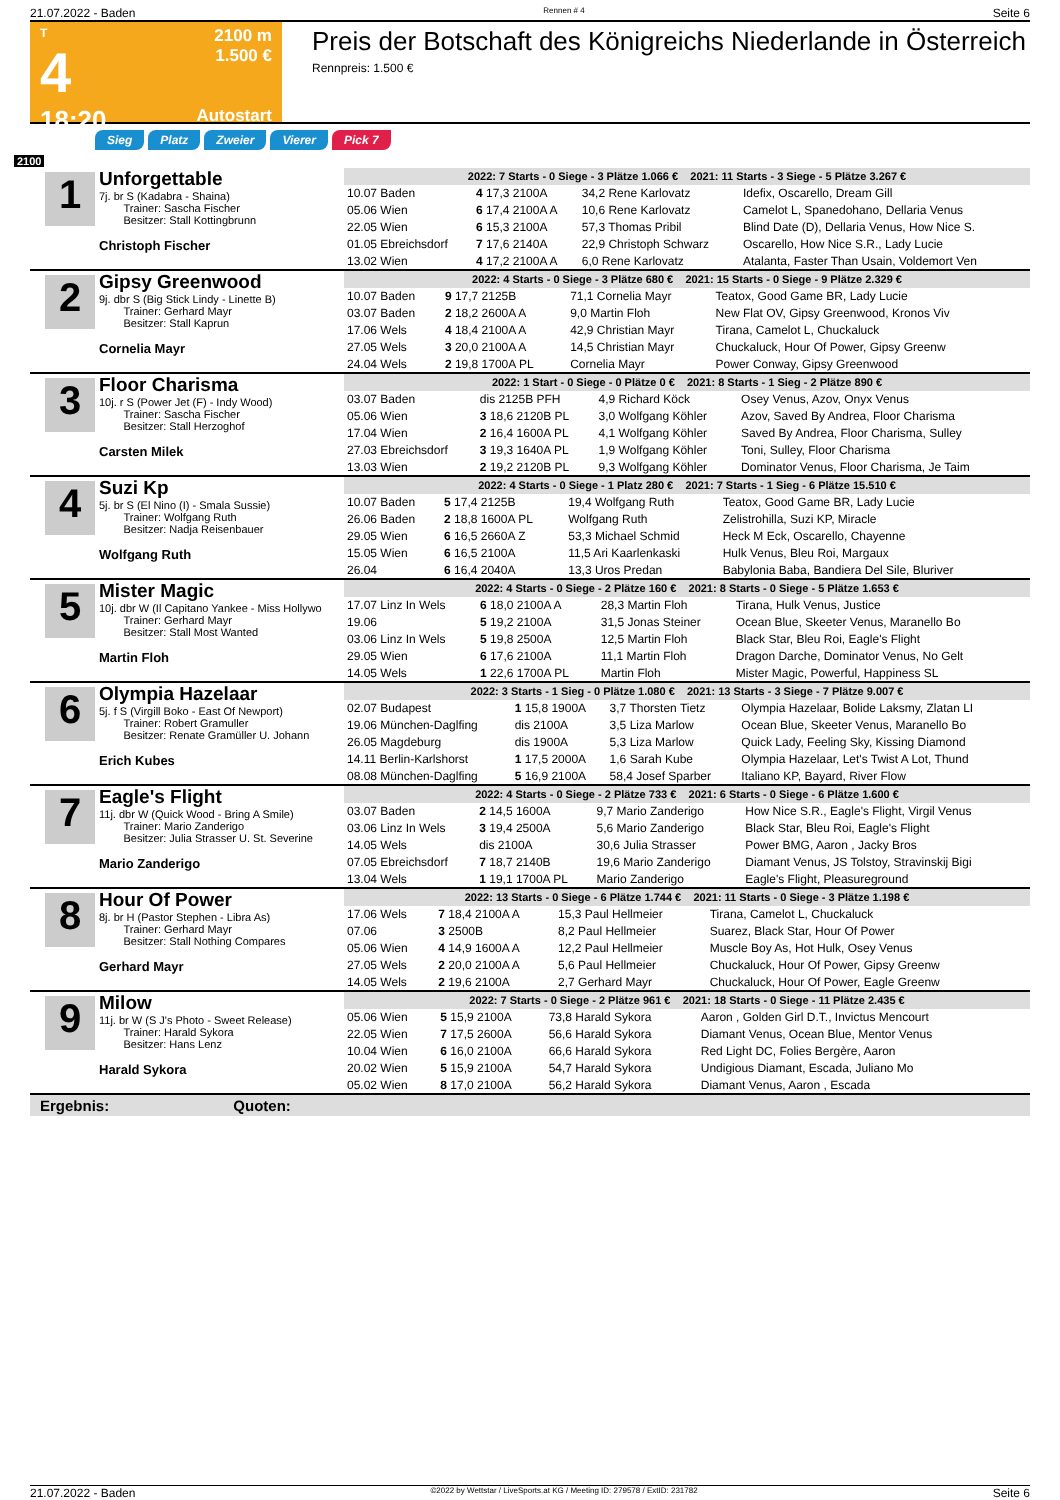21.07.2022 - Baden Rennen # 4 Seite 6
T
4
18:20
2100 m
1.500 €
Autostart
Preis der Botschaft des Königreichs Niederlande in Österreich
Rennpreis: 1.500 €
Sieg Platz Zweier Vierer Pick 7
2100
1
Unforgettable
7j. br S (Kadabra - Shaina)
Trainer: Sascha Fischer
Besitzer: Stall Kottingbrunn
Christoph Fischer
| 2022: 7 Starts - 0 Siege - 3 Plätze 1.066 € 2021: 11 Starts - 3 Siege - 5 Plätze 3.267 € | | | |
| 10.07 Baden | 4 17,3 2100A | 34,2 Rene Karlovatz | Idefix, Oscarello, Dream Gill |
| 05.06 Wien | 6 17,4 2100A A | 10,6 Rene Karlovatz | Camelot L, Spanedohano, Dellaria Venus |
| 22.05 Wien | 6 15,3 2100A | 57,3 Thomas Pribil | Blind Date (D), Dellaria Venus, How Nice S. |
| 01.05 Ebreichsdorf | 7 17,6 2140A | 22,9 Christoph Schwarz | Oscarello, How Nice S.R., Lady Lucie |
| 13.02 Wien | 4 17,2 2100A A | 6,0 Rene Karlovatz | Atalanta, Faster Than Usain, Voldemort Ven |
2
Gipsy Greenwood
9j. dbr S (Big Stick Lindy - Linette B)
Trainer: Gerhard Mayr
Besitzer: Stall Kaprun
Cornelia Mayr
| 2022: 4 Starts - 0 Siege - 3 Plätze 680 € 2021: 15 Starts - 0 Siege - 9 Plätze 2.329 € | | | |
| 10.07 Baden | 9 17,7 2125B | 71,1 Cornelia Mayr | Teatox, Good Game BR, Lady Lucie |
| 03.07 Baden | 2 18,2 2600A A | 9,0 Martin Floh | New Flat OV, Gipsy Greenwood, Kronos Viv |
| 17.06 Wels | 4 18,4 2100A A | 42,9 Christian Mayr | Tirana, Camelot L, Chuckaluck |
| 27.05 Wels | 3 20,0 2100A A | 14,5 Christian Mayr | Chuckaluck, Hour Of Power, Gipsy Greenw |
| 24.04 Wels | 2 19,8 1700A PL | Cornelia Mayr | Power Conway, Gipsy Greenwood |
3
Floor Charisma
10j. r S (Power Jet (F) - Indy Wood)
Trainer: Sascha Fischer
Besitzer: Stall Herzoghof
Carsten Milek
| 2022: 1 Start - 0 Siege - 0 Plätze 0 € 2021: 8 Starts - 1 Sieg - 2 Plätze 890 € | | | |
| 03.07 Baden | dis 2125B PFH | 4,9 Richard Köck | Osey Venus, Azov, Onyx Venus |
| 05.06 Wien | 3 18,6 2120B PL | 3,0 Wolfgang Köhler | Azov, Saved By Andrea, Floor Charisma |
| 17.04 Wien | 2 16,4 1600A PL | 4,1 Wolfgang Köhler | Saved By Andrea, Floor Charisma, Sulley |
| 27.03 Ebreichsdorf | 3 19,3 1640A PL | 1,9 Wolfgang Köhler | Toni, Sulley, Floor Charisma |
| 13.03 Wien | 2 19,2 2120B PL | 9,3 Wolfgang Köhler | Dominator Venus, Floor Charisma, Je Taim |
4
Suzi Kp
5j. br S (El Nino (I) - Smala Sussie)
Trainer: Wolfgang Ruth
Besitzer: Nadja Reisenbauer
Wolfgang Ruth
| 2022: 4 Starts - 0 Siege - 1 Platz 280 € 2021: 7 Starts - 1 Sieg - 6 Plätze 15.510 € | | | |
| 10.07 Baden | 5 17,4 2125B | 19,4 Wolfgang Ruth | Teatox, Good Game BR, Lady Lucie |
| 26.06 Baden | 2 18,8 1600A PL | Wolfgang Ruth | Zelistrohilla, Suzi KP, Miracle |
| 29.05 Wien | 6 16,5 2660A Z | 53,3 Michael Schmid | Heck M Eck, Oscarello, Chayenne |
| 15.05 Wien | 6 16,5 2100A | 11,5 Ari Kaarlenkaski | Hulk Venus, Bleu Roi, Margaux |
| 26.04 | 6 16,4 2040A | 13,3 Uros Predan | Babylonia Baba, Bandiera Del Sile, Bluriver |
5
Mister Magic
10j. dbr W (Il Capitano Yankee - Miss Hollywo
Trainer: Gerhard Mayr
Besitzer: Stall Most Wanted
Martin Floh
| 2022: 4 Starts - 0 Siege - 2 Plätze 160 € 2021: 8 Starts - 0 Siege - 5 Plätze 1.653 € | | | |
| 17.07 Linz In Wels | 6 18,0 2100A A | 28,3 Martin Floh | Tirana, Hulk Venus, Justice |
| 19.06 | 5 19,2 2100A | 31,5 Jonas Steiner | Ocean Blue, Skeeter Venus, Maranello Bo |
| 03.06 Linz In Wels | 5 19,8 2500A | 12,5 Martin Floh | Black Star, Bleu Roi, Eagle's Flight |
| 29.05 Wien | 6 17,6 2100A | 11,1 Martin Floh | Dragon Darche, Dominator Venus, No Gelt |
| 14.05 Wels | 1 22,6 1700A PL | Martin Floh | Mister Magic, Powerful, Happiness SL |
6
Olympia Hazelaar
5j. f S (Virgill Boko - East Of Newport)
Trainer: Robert Gramuller
Besitzer: Renate Gramüller U. Johann
Erich Kubes
| 2022: 3 Starts - 1 Sieg - 0 Plätze 1.080 € 2021: 13 Starts - 3 Siege - 7 Plätze 9.007 € | | | |
| 02.07 Budapest | 1 15,8 1900A | 3,7 Thorsten Tietz | Olympia Hazelaar, Bolide Laksmy, Zlatan LI |
| 19.06 München-Daglfing | dis 2100A | 3,5 Liza Marlow | Ocean Blue, Skeeter Venus, Maranello Bo |
| 26.05 Magdeburg | dis 1900A | 5,3 Liza Marlow | Quick Lady, Feeling Sky, Kissing Diamond |
| 14.11 Berlin-Karlshorst | 1 17,5 2000A | 1,6 Sarah Kube | Olympia Hazelaar, Let's Twist A Lot, Thund |
| 08.08 München-Daglfing | 5 16,9 2100A | 58,4 Josef Sparber | Italiano KP, Bayard, River Flow |
7
Eagle's Flight
11j. dbr W (Quick Wood - Bring A Smile)
Trainer: Mario Zanderigo
Besitzer: Julia Strasser U. St. Severine
Mario Zanderigo
| 2022: 4 Starts - 0 Siege - 2 Plätze 733 € 2021: 6 Starts - 0 Siege - 6 Plätze 1.600 € | | | |
| 03.07 Baden | 2 14,5 1600A | 9,7 Mario Zanderigo | How Nice S.R., Eagle's Flight, Virgil Venus |
| 03.06 Linz In Wels | 3 19,4 2500A | 5,6 Mario Zanderigo | Black Star, Bleu Roi, Eagle's Flight |
| 14.05 Wels | dis 2100A | 30,6 Julia Strasser | Power BMG, Aaron , Jacky Bros |
| 07.05 Ebreichsdorf | 7 18,7 2140B | 19,6 Mario Zanderigo | Diamant Venus, JS Tolstoy, Stravinskij Bigi |
| 13.04 Wels | 1 19,1 1700A PL | Mario Zanderigo | Eagle's Flight, Pleasureground |
8
Hour Of Power
8j. br H (Pastor Stephen - Libra As)
Trainer: Gerhard Mayr
Besitzer: Stall Nothing Compares
Gerhard Mayr
| 2022: 13 Starts - 0 Siege - 6 Plätze 1.744 € 2021: 11 Starts - 0 Siege - 3 Plätze 1.198 € | | | |
| 17.06 Wels | 7 18,4 2100A A | 15,3 Paul Hellmeier | Tirana, Camelot L, Chuckaluck |
| 07.06 | 3 2500B | 8,2 Paul Hellmeier | Suarez, Black Star, Hour Of Power |
| 05.06 Wien | 4 14,9 1600A A | 12,2 Paul Hellmeier | Muscle Boy As, Hot Hulk, Osey Venus |
| 27.05 Wels | 2 20,0 2100A A | 5,6 Paul Hellmeier | Chuckaluck, Hour Of Power, Gipsy Greenw |
| 14.05 Wels | 2 19,6 2100A | 2,7 Gerhard Mayr | Chuckaluck, Hour Of Power, Eagle Greenw |
9
Milow
11j. br W (S J's Photo - Sweet Release)
Trainer: Harald Sykora
Besitzer: Hans Lenz
Harald Sykora
| 2022: 7 Starts - 0 Siege - 2 Plätze 961 € 2021: 18 Starts - 0 Siege - 11 Plätze 2.435 € | | | |
| 05.06 Wien | 5 15,9 2100A | 73,8 Harald Sykora | Aaron , Golden Girl D.T., Invictus Mencourt |
| 22.05 Wien | 7 17,5 2600A | 56,6 Harald Sykora | Diamant Venus, Ocean Blue, Mentor Venus |
| 10.04 Wien | 6 16,0 2100A | 66,6 Harald Sykora | Red Light DC, Folies Bergère, Aaron |
| 20.02 Wien | 5 15,9 2100A | 54,7 Harald Sykora | Undigious Diamant, Escada, Juliano Mo |
| 05.02 Wien | 8 17,0 2100A | 56,2 Harald Sykora | Diamant Venus, Aaron , Escada |
Ergebnis: Quoten:
21.07.2022 - Baden ©2022 by Wettstar / LiveSports.at KG / Meeting ID: 279578 / ExtID: 231782 Seite 6